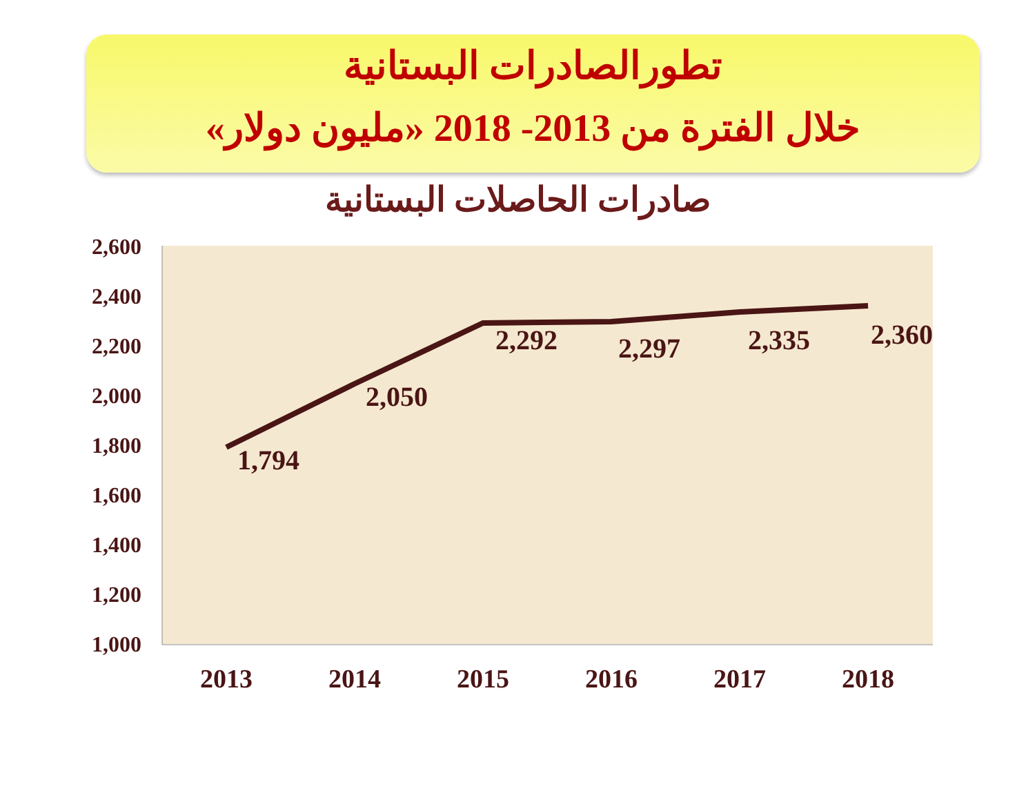تطورالصادرات البستانية
خلال الفترة من 2013- 2018 «مليون دولار»
صادرات الحاصلات البستانية
2,600
2,400
2,200
2,000
1,800
1,600
1,400
1,200
1,000
2013
2014
2015
2016
2017
2018
1,794
2,050
2,292
2,297
2,335
2,360